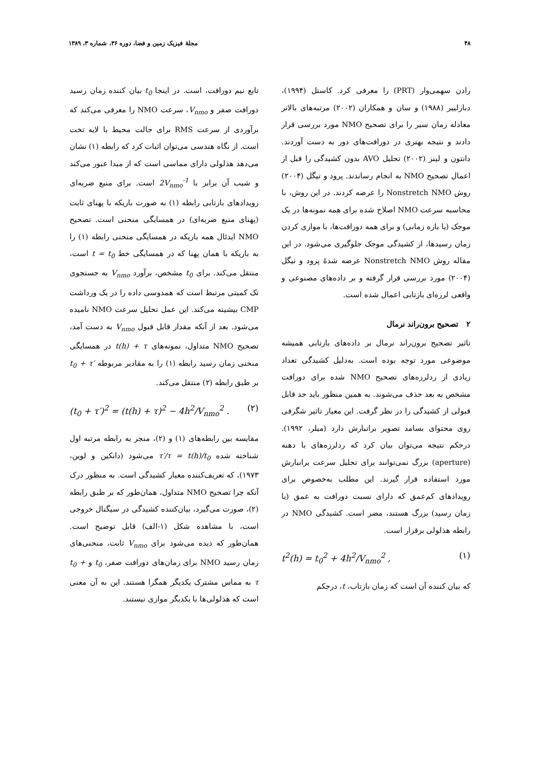۴۸ مجلهٔ فیزیک زمین و فضا، دوره ۳۶، شماره ۳، ۱۳۸۹
رادن سهمی‌وار (PRT) را معرفی کرد. کاستل (۱۹۹۴)، دبازلییر (۱۹۸۸) و سان و همکاران (۲۰۰۲) مرتبه‌های بالاتر معادله زمان سیر را برای تصحیح NMO مورد بررسی قرار دادند و نتیجه بهتری در دورافت‌های دور به دست آوردند. دانتون و لینز (۲۰۰۲) تحلیل AVO بدون کشیدگی را قبل از اعمال تصحیح NMO به انجام رساندند. پرود و تیگل (۲۰۰۴) روش Nonstretch NMO را عرضه کردند. در این روش، با محاسبه سرعت NMO اصلاح شده برای همه نمونه‌ها در یک موجک (یا بازه زمانی) و برای همه دورافت‌ها، با موازی کردن زمان رسیدها، از کشیدگی موجک جلوگیری می‌شود. در این مقاله روش Nonstretch NMO عرضه شدهٔ پرود و تیگل (۲۰۰۴) مورد بررسی قرار گرفته و بر داده‌های مصنوعی و واقعی لرزه‌ای بازتابی اعمال شده است.
۲ تصحیح برون‌راند نرمال
تاثیر تصحیح برون‌راند نرمال بر داده‌های بازتابی همیشه موضوعی مورد توجه بوده است. به‌دلیل کشیدگی تعداد زیادی از ردلرزه‌های تصحیح NMO شده برای دورافت مشخص به بعد حذف می‌شوند. به همین منظور باید حد قابل قبولی از کشیدگی را در نظر گرفت. این معیار تاثیر شگرفی روی محتوای بسامد تصویر برانبارش دارد (میلر، ۱۹۹۲). درحکم نتیجه می‌توان بیان کرد که ردلرزه‌های با دهنه (aperture) بزرگ نمی‌توانند برای تحلیل سرعت برانبارش مورد استفاده قرار گیرند. این مطلب به‌خصوص برای رویدادهای کم‌عمق که دارای نسبت دورافت به عمق (یا زمان رسید) بزرگ هستند، مضر است. کشیدگی NMO در رابطه هذلولی برقرار است.
t<sup>2</sup>(h) = t<sub>0</sub><sup>2</sup> + 4h<sup>2</sup>/V<sub>nmo</sub><sup>2</sup> , (۱)
که بیان کننده آن است که زمان بازتاب، t، درحکم
تابع نیم دورافت، است. در اینجا t<sub>0</sub> بیان کننده زمان رسید دورافت صفر و V<sub>nmo</sub>، سرعت NMO را معرفی می‌کند که برآوردی از سرعت RMS برای حالت محیط با لایه تخت است. از نگاه هندسی می‌توان اثبات کرد که رابطه (۱) نشان می‌دهد هذلولی دارای مماسی است که از مبدا عبور می‌کند و شیب آن برابر با 2V<sub>nmo</sub><sup>-1</sup> است. برای منبع ضربه‌ای رویدادهای بازتابی رابطه (۱) به صورت باریکه با پهنای ثابت (پهنای منبع ضربه‌ای) در همسایگی منحنی است. تصحیح NMO ایدئال همه باریکه در همسایگی منحنی رابطه (۱) را به باریکه با همان پهنا که در همسایگی خط t = t<sub>0</sub> است، منتقل می‌کند. برای t<sub>0</sub> مشخص، برآورد V<sub>nmo</sub> به جستجوی تک کمیتی مرتبط است که همدوسی داده را در یک ورداشت CMP بیشینه می‌کند. این عمل تحلیل سرعت NMO نامیده می‌شود. بعد از آنکه مقدار قابل قبول V<sub>nmo</sub> به دست آمد، تصحیح NMO متداول، نمونه‌های t(h) + τ در همسایگی منحنی زمان رسید رابطه (۱) را به مقادیر مربوطه t<sub>0</sub> + τ′ بر طبق رابطه (۲) منتقل می‌کند.
(t<sub>0</sub> + τ′)<sup>2</sup> = (t(h) + τ)<sup>2</sup> − 4h<sup>2</sup>/V<sub>nmo</sub><sup>2</sup> . (۲)
مقایسه بین رابطه‌های (۱) و (۲)، منجر به رابطه مرتبه اول شناخته شده τ′/τ = t(h)/t<sub>0</sub> می‌شود (دانکین و لوین، ۱۹۷۳)، که تعریف‌کننده معیار کشیدگی است. به منظور درک آنکه چرا تصحیح NMO متداول، همان‌طور که بر طبق رابطه (۲)، صورت می‌گیرد، بیان‌کننده کشیدگی در سیگنال خروجی است، با مشاهده شکل (۱-الف) قابل توضیح است. همان‌طور که دیده می‌شود برای V<sub>nmo</sub> ثابت، منحنی‌های زمان رسید NMO برای زمان‌های دورافت صفر، t<sub>0</sub> و t<sub>0</sub> + τ به مماس مشترک یکدیگر همگرا هستند. این به آن معنی است که هذلولی‌ها با یکدیگر موازی نیستند.